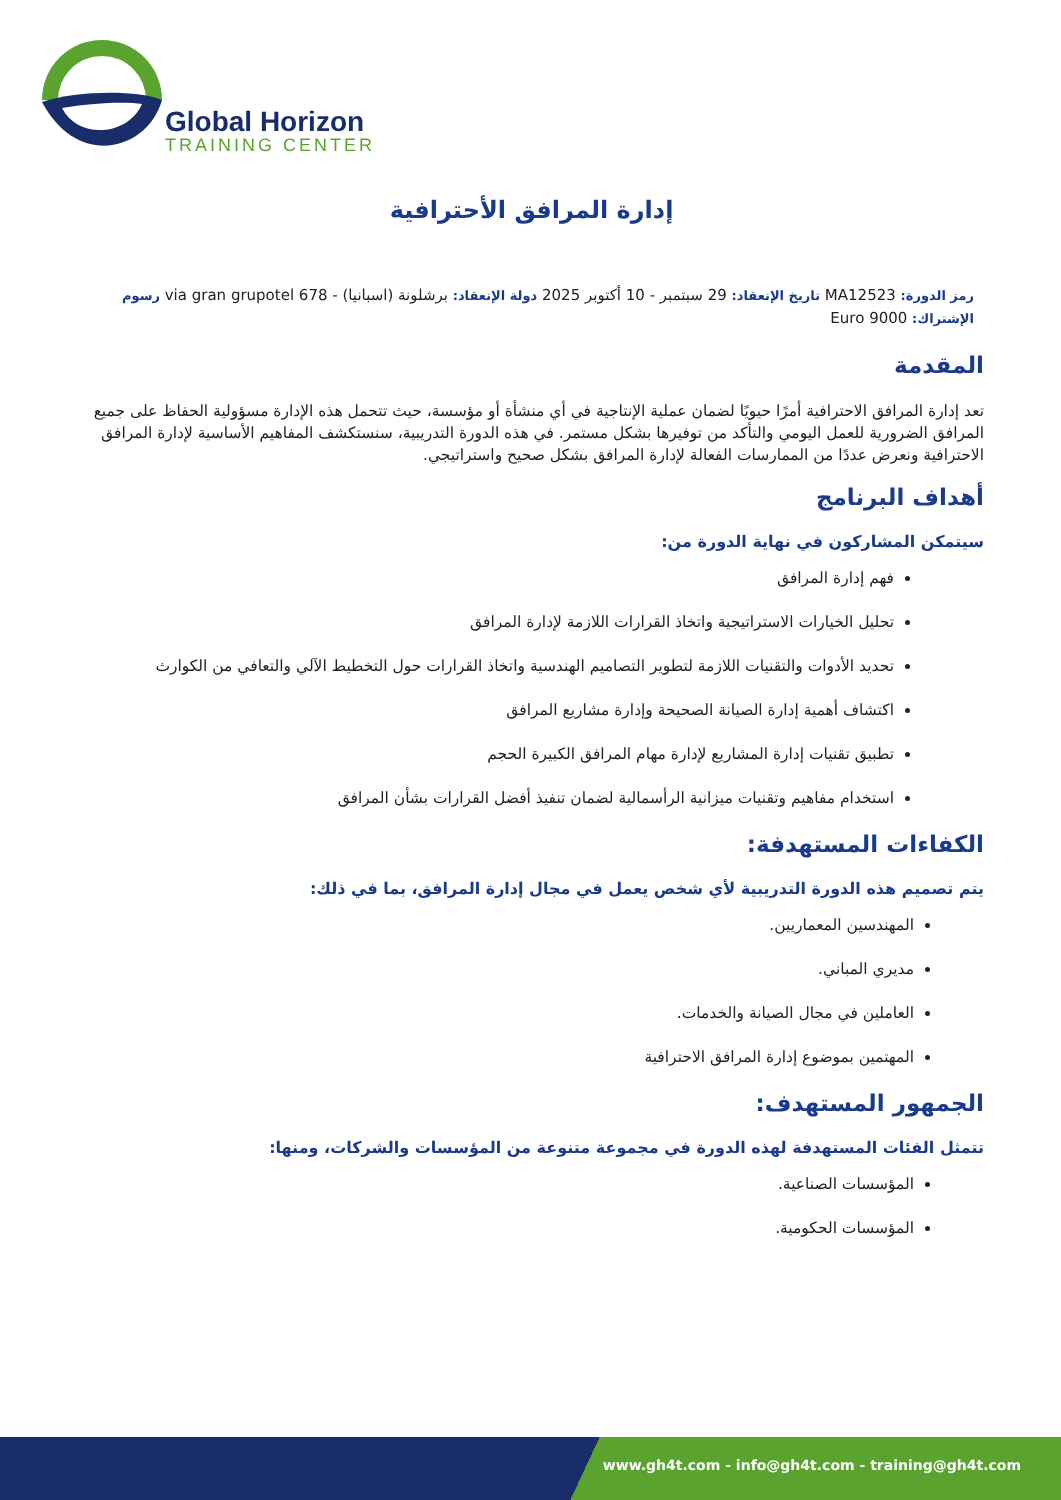Global Horizon
TRAINING CENTER
إدارة المرافق الأحترافية
رمز الدورة: MA12523 تاريخ الإنعقاد: 29 سبتمبر - 10 أكتوبر 2025 دولة الإنعقاد: برشلونة (اسبانيا) - 678 via gran grupotel رسوم الإشتراك: 9000 Euro
المقدمة
تعد إدارة المرافق الاحترافية أمرًا حيويًا لضمان عملية الإنتاجية في أي منشأة أو مؤسسة، حيث تتحمل هذه الإدارة مسؤولية الحفاظ على جميع المرافق الضرورية للعمل اليومي والتأكد من توفيرها بشكل مستمر. في هذه الدورة التدريبية، سنستكشف المفاهيم الأساسية لإدارة المرافق الاحترافية ونعرض عددًا من الممارسات الفعالة لإدارة المرافق بشكل صحيح واستراتيجي.
أهداف البرنامج
سيتمكن المشاركون في نهاية الدورة من:
فهم إدارة المرافق
تحليل الخيارات الاستراتيجية واتخاذ القرارات اللازمة لإدارة المرافق
تحديد الأدوات والتقنيات اللازمة لتطوير التصاميم الهندسية واتخاذ القرارات حول التخطيط الآلي والتعافي من الكوارث
اكتشاف أهمية إدارة الصيانة الصحيحة وإدارة مشاريع المرافق
تطبيق تقنيات إدارة المشاريع لإدارة مهام المرافق الكبيرة الحجم
استخدام مفاهيم وتقنيات ميزانية الرأسمالية لضمان تنفيذ أفضل القرارات بشأن المرافق
الكفاءات المستهدفة:
يتم تصميم هذه الدورة التدريبية لأي شخص يعمل في مجال إدارة المرافق، بما في ذلك:
المهندسين المعماريين.
مديري المباني.
العاملين في مجال الصيانة والخدمات.
المهتمين بموضوع إدارة المرافق الاحترافية
الجمهور المستهدف:
تتمثل الفئات المستهدفة لهذه الدورة في مجموعة متنوعة من المؤسسات والشركات، ومنها:
المؤسسات الصناعية.
المؤسسات الحكومية.
www.gh4t.com - info@gh4t.com - training@gh4t.com